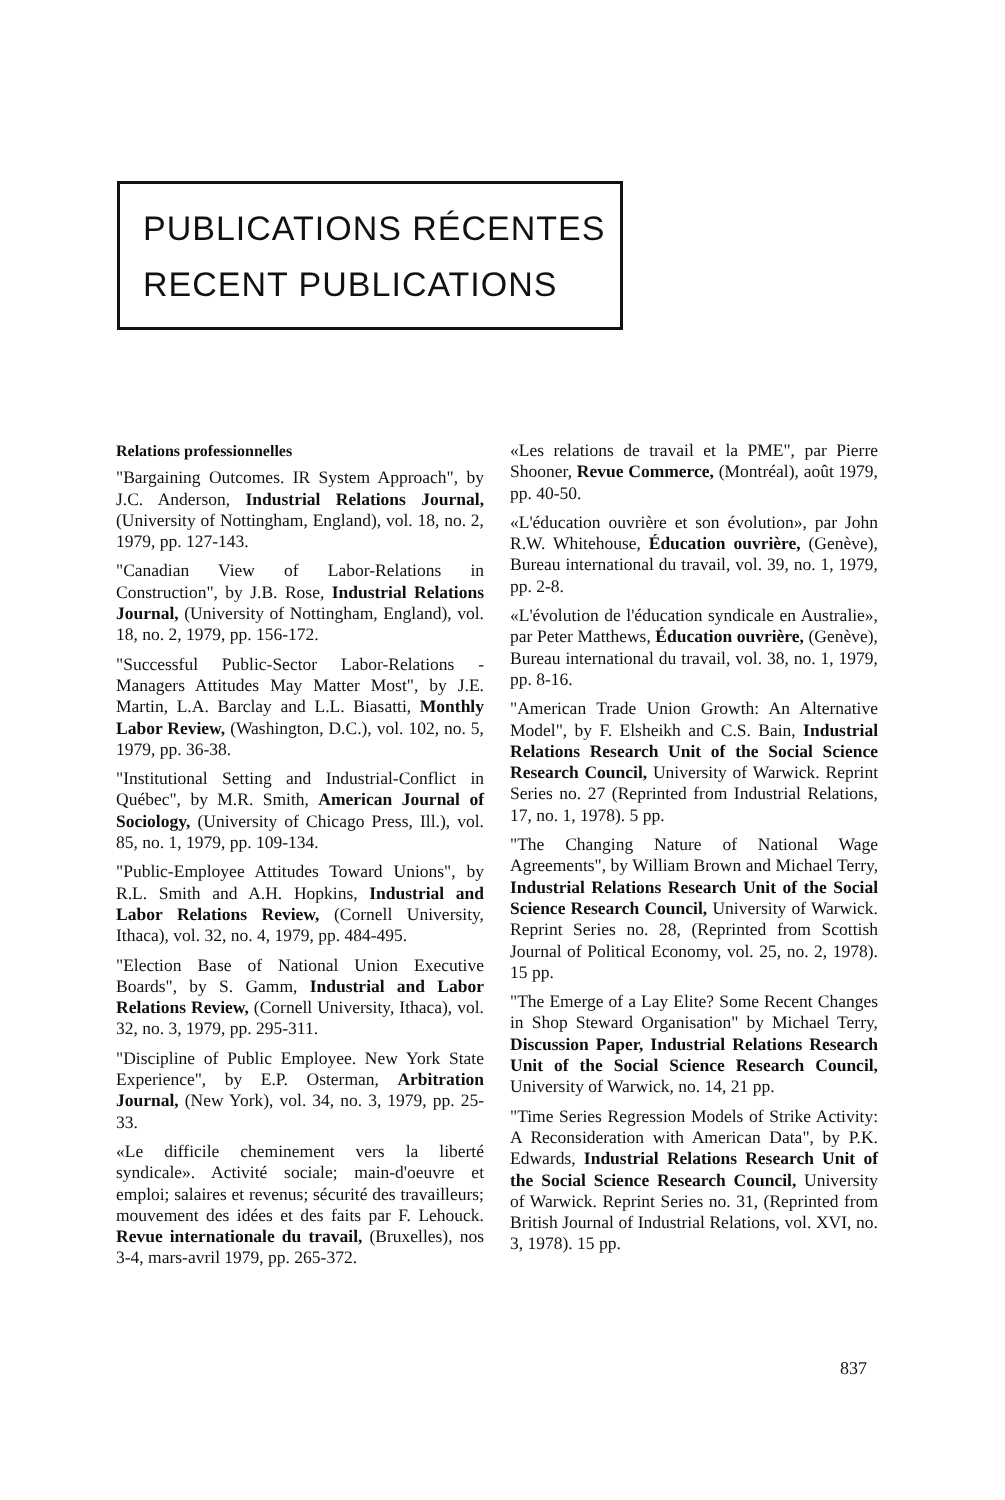PUBLICATIONS RÉCENTES
RECENT PUBLICATIONS
Relations professionnelles
"Bargaining Outcomes. IR System Approach", by J.C. Anderson, Industrial Relations Journal, (University of Nottingham, England), vol. 18, no. 2, 1979, pp. 127-143.
"Canadian View of Labor-Relations in Construction", by J.B. Rose, Industrial Relations Journal, (University of Nottingham, England), vol. 18, no. 2, 1979, pp. 156-172.
"Successful Public-Sector Labor-Relations -Managers Attitudes May Matter Most", by J.E. Martin, L.A. Barclay and L.L. Biasatti, Monthly Labor Review, (Washington, D.C.), vol. 102, no. 5, 1979, pp. 36-38.
"Institutional Setting and Industrial-Conflict in Québec", by M.R. Smith, American Journal of Sociology, (University of Chicago Press, Ill.), vol. 85, no. 1, 1979, pp. 109-134.
"Public-Employee Attitudes Toward Unions", by R.L. Smith and A.H. Hopkins, Industrial and Labor Relations Review, (Cornell University, Ithaca), vol. 32, no. 4, 1979, pp. 484-495.
"Election Base of National Union Executive Boards", by S. Gamm, Industrial and Labor Relations Review, (Cornell University, Ithaca), vol. 32, no. 3, 1979, pp. 295-311.
"Discipline of Public Employee. New York State Experience", by E.P. Osterman, Arbitration Journal, (New York), vol. 34, no. 3, 1979, pp. 25-33.
«Le difficile cheminement vers la liberté syndicale». Activité sociale; main-d'oeuvre et emploi; salaires et revenus; sécurité des travailleurs; mouvement des idées et des faits par F. Lehouck. Revue internationale du travail, (Bruxelles), nos 3-4, mars-avril 1979, pp. 265-372.
«Les relations de travail et la PME", par Pierre Shooner, Revue Commerce, (Montréal), août 1979, pp. 40-50.
«L'éducation ouvrière et son évolution», par John R.W. Whitehouse, Éducation ouvrière, (Genève), Bureau international du travail, vol. 39, no. 1, 1979, pp. 2-8.
«L'évolution de l'éducation syndicale en Australie», par Peter Matthews, Éducation ouvrière, (Genève), Bureau international du travail, vol. 38, no. 1, 1979, pp. 8-16.
"American Trade Union Growth: An Alternative Model", by F. Elsheikh and C.S. Bain, Industrial Relations Research Unit of the Social Science Research Council, University of Warwick. Reprint Series no. 27 (Reprinted from Industrial Relations, 17, no. 1, 1978). 5 pp.
"The Changing Nature of National Wage Agreements", by William Brown and Michael Terry, Industrial Relations Research Unit of the Social Science Research Council, University of Warwick. Reprint Series no. 28, (Reprinted from Scottish Journal of Political Economy, vol. 25, no. 2, 1978). 15 pp.
"The Emerge of a Lay Elite? Some Recent Changes in Shop Steward Organisation" by Michael Terry, Discussion Paper, Industrial Relations Research Unit of the Social Science Research Council, University of Warwick, no. 14, 21 pp.
"Time Series Regression Models of Strike Activity: A Reconsideration with American Data", by P.K. Edwards, Industrial Relations Research Unit of the Social Science Research Council, University of Warwick. Reprint Series no. 31, (Reprinted from British Journal of Industrial Relations, vol. XVI, no. 3, 1978). 15 pp.
837